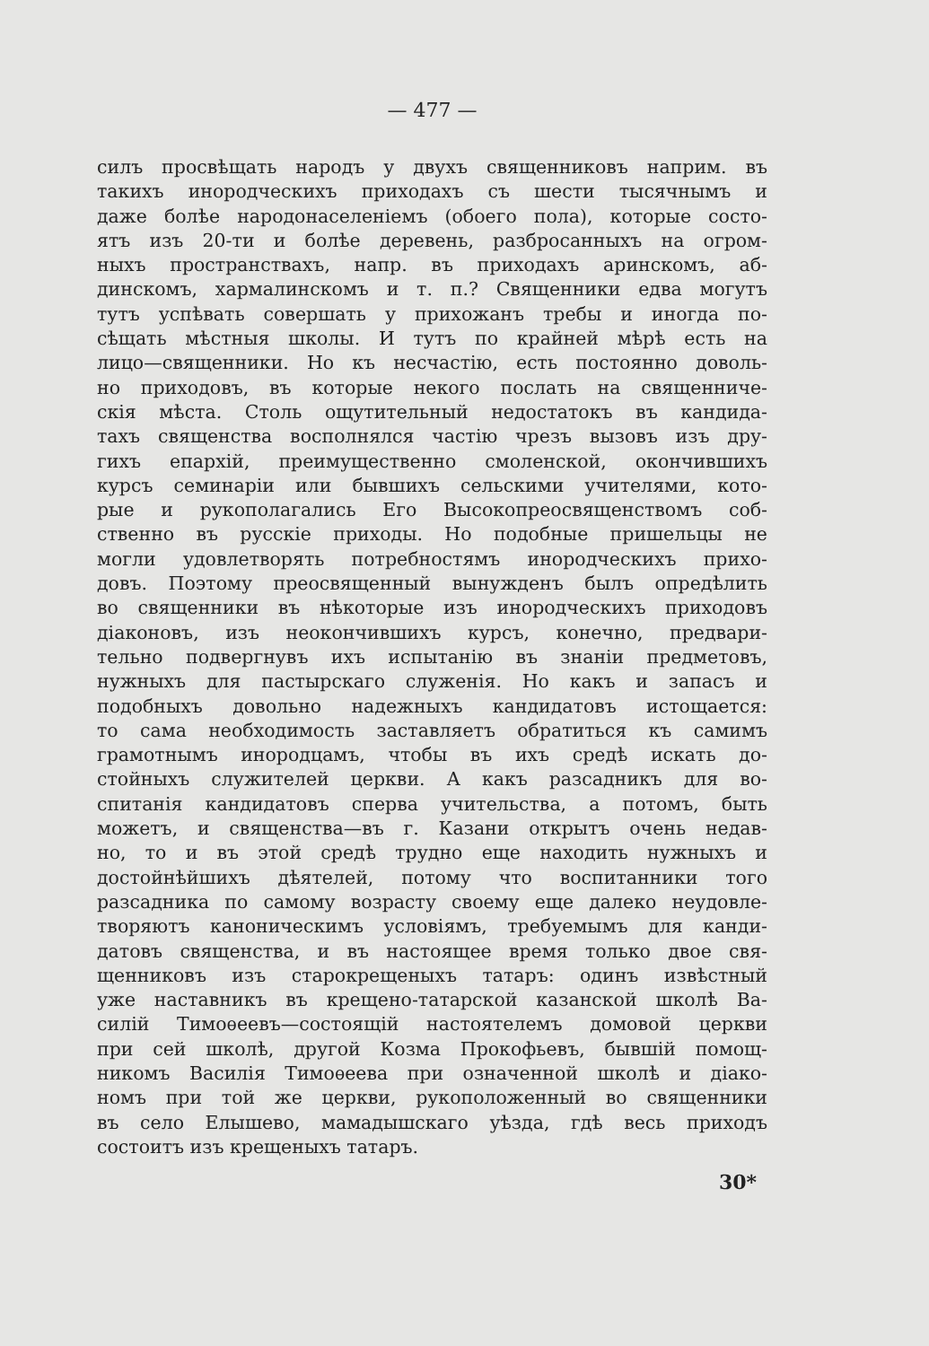— 477 —
силъ просвѣщать народъ у двухъ священниковъ наприм. въ
такихъ инородческихъ приходахъ съ шести тысячнымъ и
даже болѣе народонаселеніемъ (обоего пола), которые состо-
ятъ изъ 20-ти и болѣе деревень, разбросанныхъ на огром-
ныхъ пространствахъ, напр. въ приходахъ аринскомъ, аб-
динскомъ, хармалинскомъ и т. п.? Священники едва могутъ
тутъ успѣвать совершать у прихожанъ требы и иногда по-
сѣщать мѣстныя школы. И тутъ по крайней мѣрѣ есть на
лицо—священники. Но къ несчастію, есть постоянно доволь-
но приходовъ, въ которые некого послать на священниче-
скія мѣста. Столь ощутительный недостатокъ въ кандида-
тахъ священства восполнялся частію чрезъ вызовъ изъ дру-
гихъ епархій, преимущественно смоленской, окончившихъ
курсъ семинаріи или бывшихъ сельскими учителями, кото-
рые и рукополагались Его Высокопреосвященствомъ соб-
ственно въ русскіе приходы. Но подобные пришельцы не
могли удовлетворять потребностямъ инородческихъ прихо-
довъ. Поэтому преосвященный вынужденъ былъ опредѣлить
во священники въ нѣкоторые изъ инородческихъ приходовъ
діаконовъ, изъ неокончившихъ курсъ, конечно, предвари-
тельно подвергнувъ ихъ испытанію въ знаніи предметовъ,
нужныхъ для пастырскаго служенія. Но какъ и запасъ и
подобныхъ довольно надежныхъ кандидатовъ истощается:
то сама необходимость заставляетъ обратиться къ самимъ
грамотнымъ инородцамъ, чтобы въ ихъ средѣ искать до-
стойныхъ служителей церкви. А какъ разсадникъ для во-
спитанія кандидатовъ сперва учительства, а потомъ, быть
можетъ, и священства—въ г. Казани открытъ очень недав-
но, то и въ этой средѣ трудно еще находить нужныхъ и
достойнѣйшихъ дѣятелей, потому что воспитанники того
разсадника по самому возрасту своему еще далеко неудовле-
творяютъ каноническимъ условіямъ, требуемымъ для канди-
датовъ священства, и въ настоящее время только двое свя-
щенниковъ изъ старокрещеныхъ татаръ: одинъ извѣстный
уже наставникъ въ крещено-татарской казанской школѣ Ва-
силій Тимоѳеевъ—состоящій настоятелемъ домовой церкви
при сей школѣ, другой Козма Прокофьевъ, бывшій помощ-
никомъ Василія Тимоѳеева при означенной школѣ и діако-
номъ при той же церкви, рукоположенный во священники
въ село Елышево, мамадышскаго уѣзда, гдѣ весь приходъ
состоитъ изъ крещеныхъ татаръ.
30*